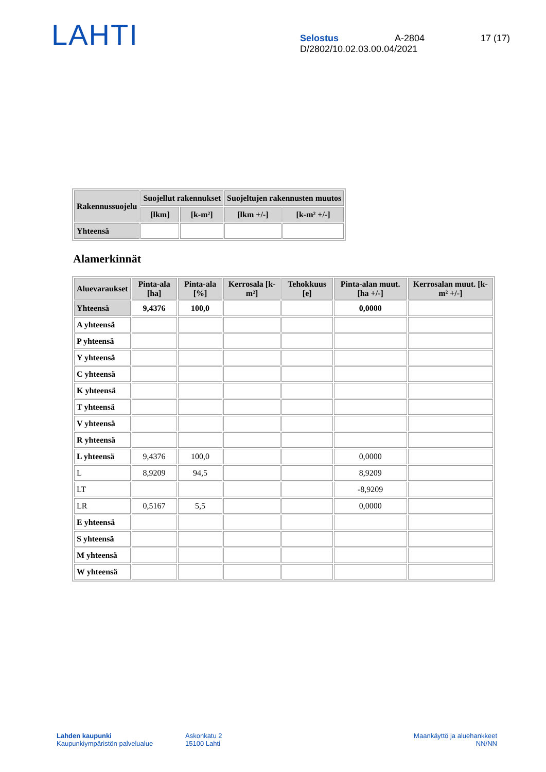LAHTI
Selostus A-2804 17 (17)
D/2802/10.02.03.00.04/2021
| Rakennussuojelu | Suojellut rakennukset | | Suojeltujen rakennusten muutos | |
| --- | --- | --- | --- | --- |
| | [lkm] | [k-m²] | [lkm +/-] | [k-m² +/-] |
| Yhteensä | | | | |
Alamerkinnät
| Aluevaraukset | Pinta-ala [ha] | Pinta-ala [%] | Kerrosala [k-m²] | Tehokkuus [e] | Pinta-alan muut. [ha +/-] | Kerrosalan muut. [k-m² +/-] |
| --- | --- | --- | --- | --- | --- | --- |
| Yhteensä | 9,4376 | 100,0 | | | 0,0000 | |
| A yhteensä | | | | | | |
| P yhteensä | | | | | | |
| Y yhteensä | | | | | | |
| C yhteensä | | | | | | |
| K yhteensä | | | | | | |
| T yhteensä | | | | | | |
| V yhteensä | | | | | | |
| R yhteensä | | | | | | |
| L yhteensä | 9,4376 | 100,0 | | | 0,0000 | |
| L | 8,9209 | 94,5 | | | 8,9209 | |
| LT | | | | | -8,9209 | |
| LR | 0,5167 | 5,5 | | | 0,0000 | |
| E yhteensä | | | | | | |
| S yhteensä | | | | | | |
| M yhteensä | | | | | | |
| W yhteensä | | | | | | |
Lahden kaupunki
Kaupunkiympäristön palvelualue
Askonkatu 2
15100 Lahti
Maankäyttö ja aluehankkeet
NN/NN